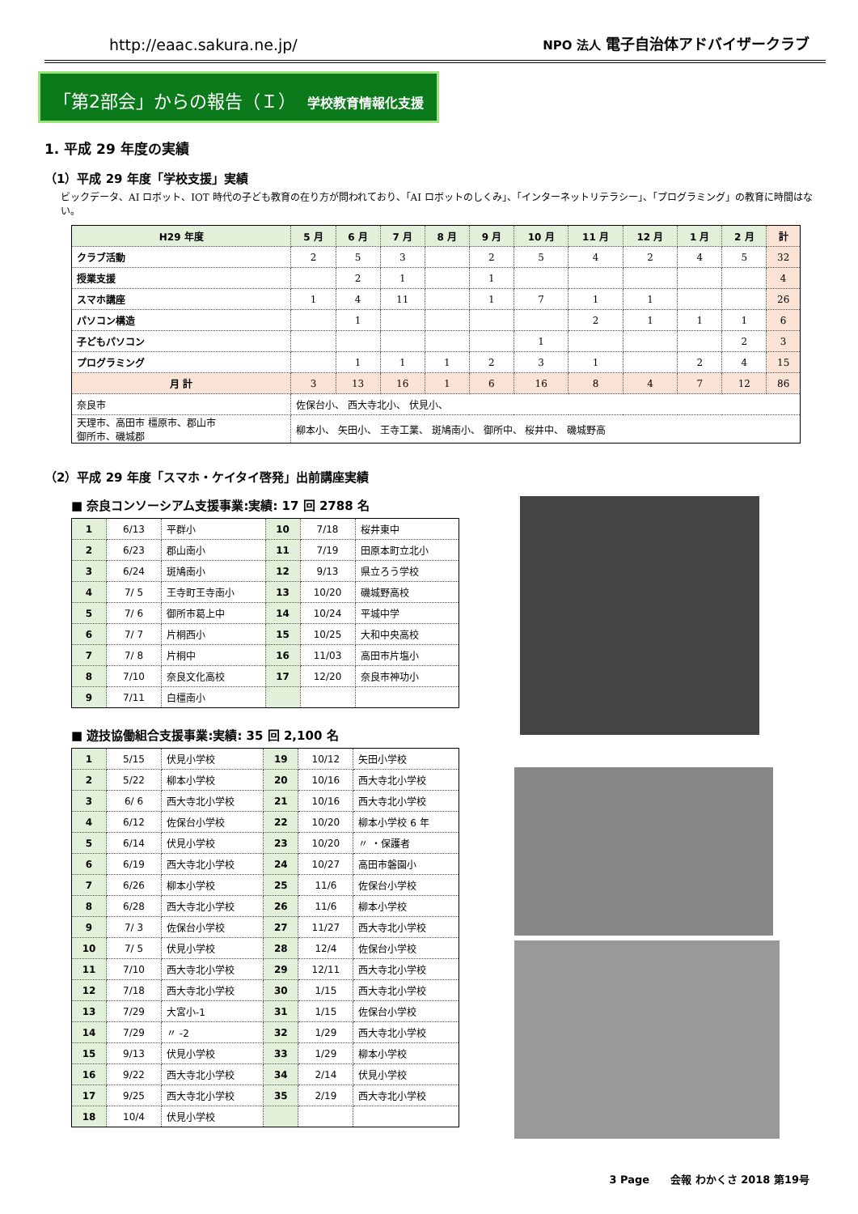http://eaac.sakura.ne.jp/ NPO 法人 電子自治体アドバイザークラブ
「第2部会」からの報告（Ｉ） 学校教育情報化支援
1. 平成 29 年度の実績
（1）平成 29 年度「学校支援」実績
ビックデータ、AI ロボット、IOT 時代の子ども教育の在り方が問われており、「AI ロボットのしくみ」、「インターネットリテラシー」、「プログラミング」の教育に時間はない。
| H29 年度 | 5 月 | 6 月 | 7 月 | 8 月 | 9 月 | 10 月 | 11 月 | 12 月 | 1 月 | 2 月 | 計 |
| --- | --- | --- | --- | --- | --- | --- | --- | --- | --- | --- | --- |
| クラブ活動 | 2 | 5 | 3 | | 2 | 5 | 4 | 2 | 4 | 5 | 32 |
| 授業支援 | | 2 | 1 | | 1 | | | | | | 4 |
| スマホ講座 | 1 | 4 | 11 | | 1 | 7 | 1 | 1 | | | 26 |
| パソコン構造 | | 1 | | | | | 2 | 1 | 1 | 1 | 6 |
| 子どもパソコン | | | | | | 1 | | | | 2 | 3 |
| プログラミング | | 1 | 1 | 1 | 2 | 3 | 1 | | 2 | 4 | 15 |
| 月 計 | 3 | 13 | 16 | 1 | 6 | 16 | 8 | 4 | 7 | 12 | 86 |
| 奈良市 | 佐保台小、 西大寺北小、 伏見小、 | | | | | | | | | | |
| 天理市、高田市 橿原市、郡山市 御所市、磯城郡 | 柳本小、 矢田小、 王寺工業、 斑鳩南小、 御所中、 桜井中、 磯城野高 | | | | | | | | | | |
（2）平成 29 年度「スマホ・ケイタイ啓発」出前講座実績
■ 奈良コンソーシアム支援事業:実績: 17 回 2788 名
| 1 | 6/13 | 平群小 | 10 | 7/18 | 桜井東中 |
| 2 | 6/23 | 郡山南小 | 11 | 7/19 | 田原本町立北小 |
| 3 | 6/24 | 斑鳩南小 | 12 | 9/13 | 県立ろう学校 |
| 4 | 7/ 5 | 王寺町王寺南小 | 13 | 10/20 | 磯城野高校 |
| 5 | 7/ 6 | 御所市葛上中 | 14 | 10/24 | 平城中学 |
| 6 | 7/ 7 | 片桐西小 | 15 | 10/25 | 大和中央高校 |
| 7 | 7/ 8 | 片桐中 | 16 | 11/03 | 高田市片塩小 |
| 8 | 7/10 | 奈良文化高校 | 17 | 12/20 | 奈良市神功小 |
| 9 | 7/11 | 白橿南小 | | | |
■ 遊技協働組合支援事業:実績: 35 回 2,100 名
| 1 | 5/15 | 伏見小学校 | 19 | 10/12 | 矢田小学校 |
| 2 | 5/22 | 柳本小学校 | 20 | 10/16 | 西大寺北小学校 |
| 3 | 6/ 6 | 西大寺北小学校 | 21 | 10/16 | 西大寺北小学校 |
| 4 | 6/12 | 佐保台小学校 | 22 | 10/20 | 柳本小学校 6 年 |
| 5 | 6/14 | 伏見小学校 | 23 | 10/20 | 〃 ・保護者 |
| 6 | 6/19 | 西大寺北小学校 | 24 | 10/27 | 高田市磐園小 |
| 7 | 6/26 | 柳本小学校 | 25 | 11/6 | 佐保台小学校 |
| 8 | 6/28 | 西大寺北小学校 | 26 | 11/6 | 柳本小学校 |
| 9 | 7/ 3 | 佐保台小学校 | 27 | 11/27 | 西大寺北小学校 |
| 10 | 7/ 5 | 伏見小学校 | 28 | 12/4 | 佐保台小学校 |
| 11 | 7/10 | 西大寺北小学校 | 29 | 12/11 | 西大寺北小学校 |
| 12 | 7/18 | 西大寺北小学校 | 30 | 1/15 | 西大寺北小学校 |
| 13 | 7/29 | 大宮小-1 | 31 | 1/15 | 佐保台小学校 |
| 14 | 7/29 | 〃 -2 | 32 | 1/29 | 西大寺北小学校 |
| 15 | 9/13 | 伏見小学校 | 33 | 1/29 | 柳本小学校 |
| 16 | 9/22 | 西大寺北小学校 | 34 | 2/14 | 伏見小学校 |
| 17 | 9/25 | 西大寺北小学校 | 35 | 2/19 | 西大寺北小学校 |
| 18 | 10/4 | 伏見小学校 | | | |
3 Page　　会報 わかくさ 2018 第19号